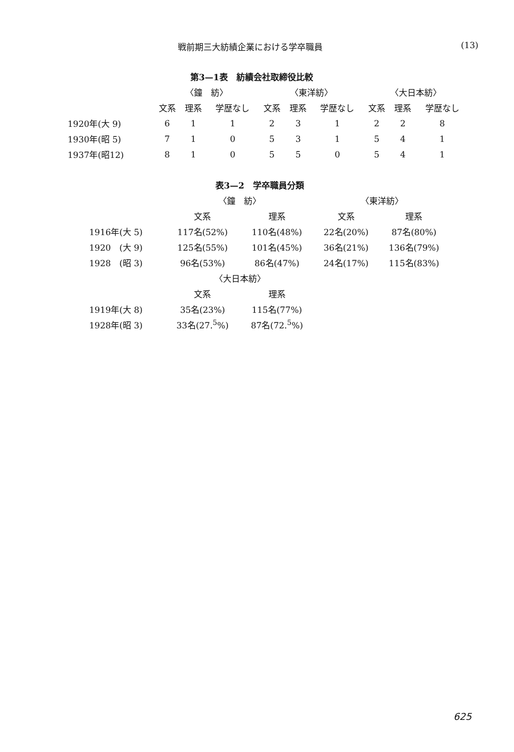戦前期三大紡績企業における学卒職員 (13)
第3—1表　紡績会社取締役比較
| | 〈鐘 紡〉 | | | 〈東洋紡〉 | | | 〈大日本紡〉 | | |
| --- | --- | --- | --- | --- | --- | --- | --- | --- | --- |
| | 文系 | 理系 | 学歴なし | 文系 | 理系 | 学歴なし | 文系 | 理系 | 学歴なし |
| 1920年(大 9) | 6 | 1 | 1 | 2 | 3 | 1 | 2 | 2 | 8 |
| 1930年(昭 5) | 7 | 1 | 0 | 5 | 3 | 1 | 5 | 4 | 1 |
| 1937年(昭12) | 8 | 1 | 0 | 5 | 5 | 0 | 5 | 4 | 1 |
表3—2　学卒職員分類
| | 〈鐘 紡〉 | | 〈東洋紡〉 | |
| --- | --- | --- | --- | --- |
| | 文系 | 理系 | 文系 | 理系 |
| 1916年(大 5) | 117名(52%) | 110名(48%) | 22名(20%) | 87名(80%) |
| 1920 (大 9) | 125名(55%) | 101名(45%) | 36名(21%) | 136名(79%) |
| 1928 (昭 3) | 96名(53%) | 86名(47%) | 24名(17%) | 115名(83%) |
| | 〈大日本紡〉 | | | |
| | 文系 | 理系 | | |
| 1919年(大 8) | 35名(23%) | 115名(77%) | | |
| 1928年(昭 3) | 33名(27.<sup>5</sup>%) | 87名(72.<sup>5</sup>%) | | |
625